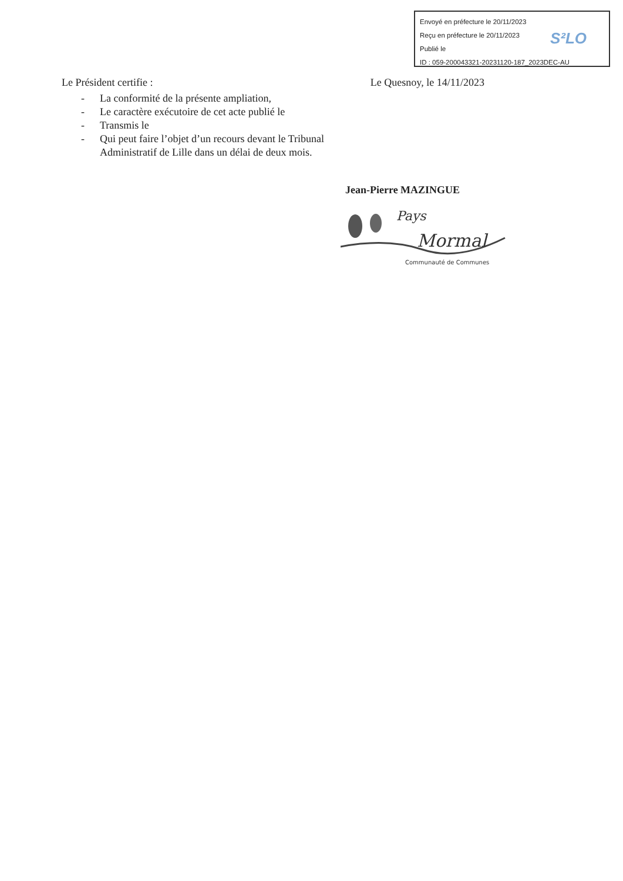Envoyé en préfecture le 20/11/2023
Reçu en préfecture le 20/11/2023
Publié le
ID : 059-200043321-20231120-187_2023DEC-AU
S²LO
Le Président certifie : Le Quesnoy, le 14/11/2023
- La conformité de la présente ampliation,
- Le caractère exécutoire de cet acte publié le
- Transmis le
- Qui peut faire l’objet d’un recours devant le Tribunal Administratif de Lille dans un délai de deux mois.
Jean-Pierre MAZINGUE
Pays
Mormal
Communauté de Communes